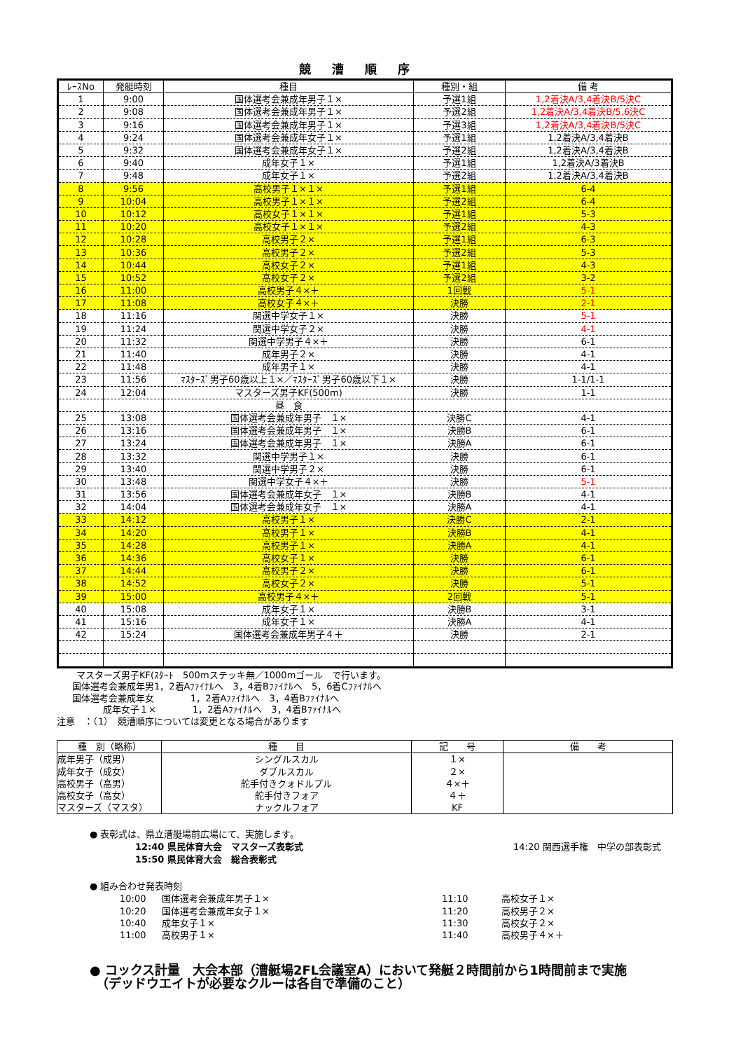競漕順序
| ﾚｰｽNo | 発艇時刻 | 種目 | 種別・組 | 備 考 |
| --- | --- | --- | --- | --- |
| 1 | 9:00 | 国体選考会兼成年男子１× | 予選1組 | 1,2着決A/3,4着決B/5決C |
| 2 | 9:08 | 国体選考会兼成年男子１× | 予選2組 | 1,2着決A/3,4着決B/5,6決C |
| 3 | 9:16 | 国体選考会兼成年男子１× | 予選3組 | 1,2着決A/3,4着決B/5決C |
| 4 | 9:24 | 国体選考会兼成年女子１× | 予選1組 | 1,2着決A/3,4着決B |
| 5 | 9:32 | 国体選考会兼成年女子１× | 予選2組 | 1,2着決A/3,4着決B |
| 6 | 9:40 | 成年女子１× | 予選1組 | 1,2着決A/3着決B |
| 7 | 9:48 | 成年女子１× | 予選2組 | 1,2着決A/3,4着決B |
| 8 | 9:56 | 高校男子１×１× | 予選1組 | 6-4 |
| 9 | 10:04 | 高校男子１×１× | 予選2組 | 6-4 |
| 10 | 10:12 | 高校女子１×１× | 予選1組 | 5-3 |
| 11 | 10:20 | 高校女子１×１× | 予選2組 | 4-3 |
| 12 | 10:28 | 高校男子２× | 予選1組 | 6-3 |
| 13 | 10:36 | 高校男子２× | 予選2組 | 5-3 |
| 14 | 10:44 | 高校女子２× | 予選1組 | 4-3 |
| 15 | 10:52 | 高校女子２× | 予選2組 | 3-2 |
| 16 | 11:00 | 高校男子４×＋ | 1回戦 | 5-1 |
| 17 | 11:08 | 高校女子４×＋ | 決勝 | 2-1 |
| 18 | 11:16 | 関選中学女子１× | 決勝 | 5-1 |
| 19 | 11:24 | 関選中学女子２× | 決勝 | 4-1 |
| 20 | 11:32 | 関選中学男子４×＋ | 決勝 | 6-1 |
| 21 | 11:40 | 成年男子２× | 決勝 | 4-1 |
| 22 | 11:48 | 成年男子１× | 決勝 | 4-1 |
| 23 | 11:56 | ﾏｽﾀｰｽﾞ男子60歳以上１×／ﾏｽﾀｰｽﾞ男子60歳以下１× | 決勝 | 1-1/1-1 |
| 24 | 12:04 | マスターズ男子KF(500m) | 決勝 | 1-1 |
| | | 昼 食 | | |
| 25 | 13:08 | 国体選考会兼成年男子 １× | 決勝C | 4-1 |
| 26 | 13:16 | 国体選考会兼成年男子 １× | 決勝B | 6-1 |
| 27 | 13:24 | 国体選考会兼成年男子 １× | 決勝A | 6-1 |
| 28 | 13:32 | 関選中学男子１× | 決勝 | 6-1 |
| 29 | 13:40 | 関選中学男子２× | 決勝 | 6-1 |
| 30 | 13:48 | 関選中学女子４×＋ | 決勝 | 5-1 |
| 31 | 13:56 | 国体選考会兼成年女子 １× | 決勝B | 4-1 |
| 32 | 14:04 | 国体選考会兼成年女子 １× | 決勝A | 4-1 |
| 33 | 14:12 | 高校男子１× | 決勝C | 2-1 |
| 34 | 14:20 | 高校男子１× | 決勝B | 4-1 |
| 35 | 14:28 | 高校男子１× | 決勝A | 4-1 |
| 36 | 14:36 | 高校女子１× | 決勝 | 6-1 |
| 37 | 14:44 | 高校男子２× | 決勝 | 6-1 |
| 38 | 14:52 | 高校女子２× | 決勝 | 5-1 |
| 39 | 15:00 | 高校男子４×＋ | 2回戦 | 5-1 |
| 40 | 15:08 | 成年女子１× | 決勝B | 3-1 |
| 41 | 15:16 | 成年女子１× | 決勝A | 4-1 |
| 42 | 15:24 | 国体選考会兼成年男子４＋ | 決勝 | 2-1 |
マスターズ男子KF(ｽﾀｰﾄ　500mステッキ無／1000mゴール　で行います。
国体選考会兼成年男1，2着Aﾌｧｲﾅﾙへ　3，4着Bﾌｧｲﾅﾙへ　5，6着Cﾌｧｲﾅﾙへ
国体選考会兼成年女　　　　1，2着Aﾌｧｲﾅﾙへ　3，4着Bﾌｧｲﾅﾙへ
成年女子１×　　　　1，2着Aﾌｧｲﾅﾙへ　3，4着Bﾌｧｲﾅﾙへ
注意　：（1）　競漕順序については変更となる場合があります
| 種 別（略称） | 種 目 | 記 号 | 備 考 |
| --- | --- | --- | --- |
| 成年男子（成男） | シングルスカル | １× | |
| 成年女子（成女） | ダブルスカル | ２× | |
| 高校男子（高男） | 舵手付きクォドルプル | ４×＋ | |
| 高校女子（高女） | 舵手付きフォア | ４＋ | |
| マスターズ（マスタ） | ナックルフォア | KF | |
● 表彰式は、県立漕艇場前広場にて、実施します。
12:40 県民体育大会　マスターズ表彰式 14:20 関西選手権　中学の部表彰式
15:50 県民体育大会　総合表彰式
● 組み合わせ発表時刻
| 10:00 | 国体選考会兼成年男子１× | 11:10 | 高校女子１× |
| 10:20 | 国体選考会兼成年女子１× | 11:20 | 高校男子２× |
| 10:40 | 成年女子１× | 11:30 | 高校女子２× |
| 11:00 | 高校男子１× | 11:40 | 高校男子４×＋ |
● コックス計量　大会本部（漕艇場2FL会議室A）において発艇２時間前から1時間前まで実施
　（デッドウエイトが必要なクルーは各自で準備のこと）